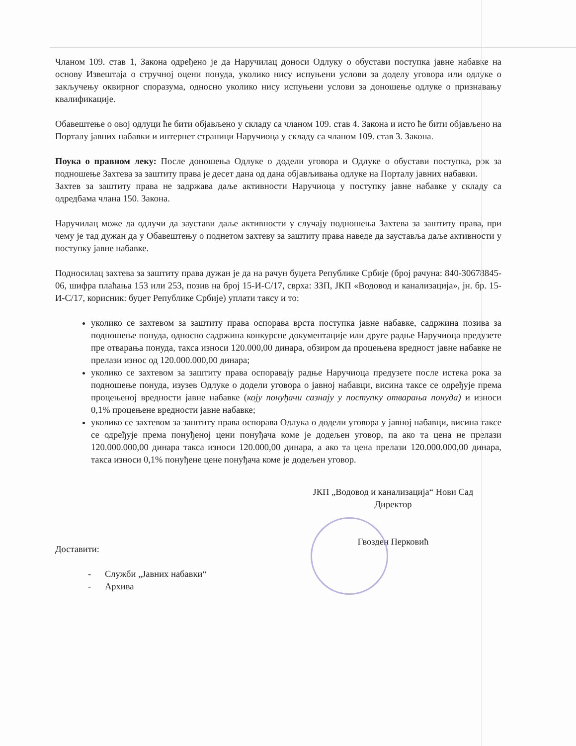Чланом 109. став 1, Закона одређено је да Наручилац доноси Одлуку о обустави поступка јавне набавке на основу Извештаја о стручној оцени понуда, уколико нису испуњени услови за доделу уговора или одлуке о закључењу оквирног споразума, односно уколико нису испуњени услови за доношење одлуке о признавању квалификације.
Обавештење о овој одлуци ће бити објављено у складу са чланом 109. став 4. Закона и исто ће бити објављено на Порталу јавних набавки и интернет страници Наручиоца у складу са чланом 109. став 3. Закона.
Поука о правном леку: После доношења Одлуке о додели уговора и Одлуке о обустави поступка, рок за подношење Захтева за заштиту права је десет дана од дана објављивања одлуке на Порталу јавних набавки.
Захтев за заштиту права не задржава даље активности Наручиоца у поступку јавне набавке у складу са одредбама члана 150. Закона.
Наручилац може да одлучи да заустави даље активности у случају подношења Захтева за заштиту права, при чему је тад дужан да у Обавештењу о поднетом захтеву за заштиту права наведе да зауставља даље активности у поступку јавне набавке.
Подносилац захтева за заштиту права дужан је да на рачун буџета Републике Србије (број рачуна: 840-30678845-06, шифра плаћања 153 или 253, позив на број 15-И-С/17, сврха: ЗЗП, ЈКП «Водовод и канализација», јн. бр. 15-И-С/17, корисник: буџет Републике Србије) уплати таксу и то:
уколико се захтевом за заштиту права оспорава врста поступка јавне набавке, садржина позива за подношење понуда, односно садржина конкурсне документације или друге радње Наручиоца предузете пре отварања понуда, такса износи 120.000,00 динара, обзиром да процењена вредност јавне набавке не прелази износ од 120.000.000,00 динара;
уколико се захтевом за заштиту права оспоравају радње Наручиоца предузете после истека рока за подношење понуда, изузев Одлуке о додели уговора о јавној набавци, висина таксе се одређује према процењеној вредности јавне набавке (коју понуђачи сазнају у поступку отварања понуда) и износи 0,1% процењене вредности јавне набавке;
уколико се захтевом за заштиту права оспорава Одлука о додели уговора у јавној набавци, висина таксе се одређује према понуђеној цени понуђача коме је додељен уговор, па ако та цена не прелази 120.000.000,00 динара такса износи 120.000,00 динара, а ако та цена прелази 120.000.000,00 динара, такса износи 0,1% понуђене цене понуђача коме је додељен уговор.
ЈКП „Водовод и канализација“ Нови Сад
Директор
Гвозден Перковић
Доставити:
- Служби „Јавних набавки“
- Архива